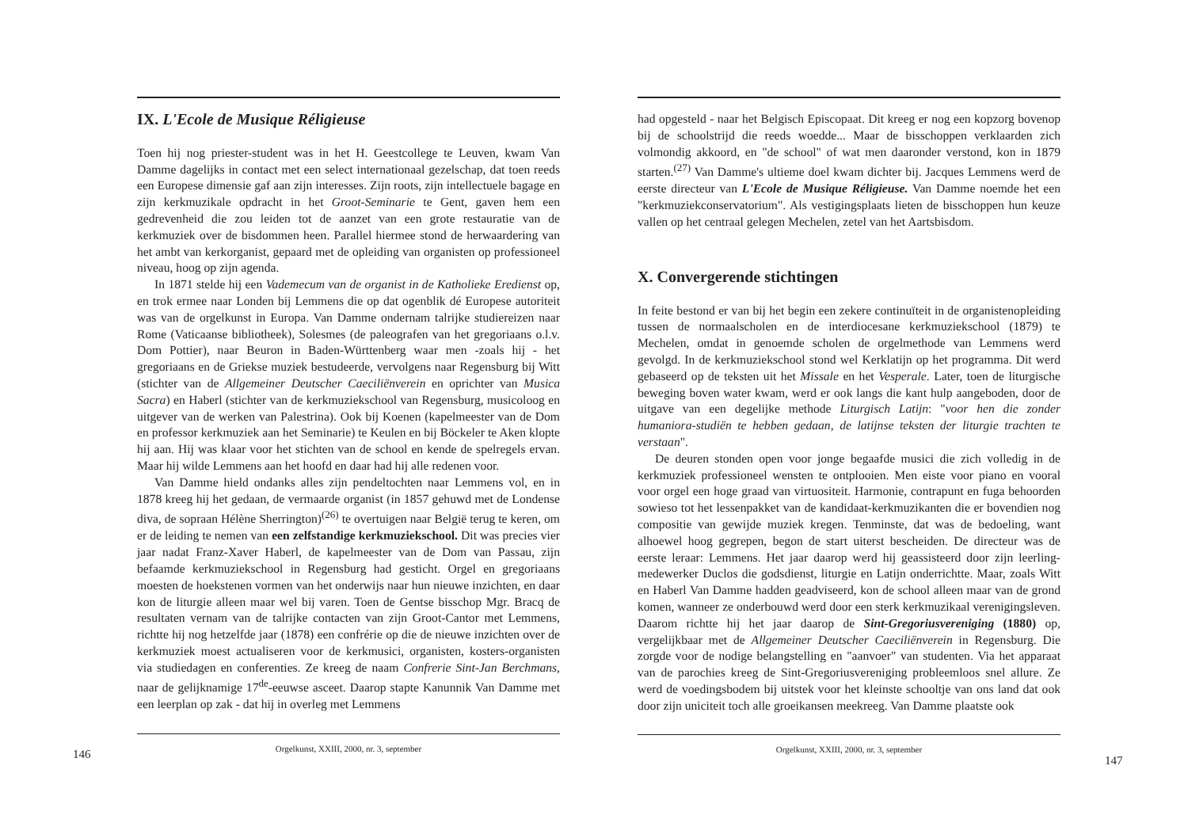IX. L'Ecole de Musique Réligieuse
Toen hij nog priester-student was in het H. Geestcollege te Leuven, kwam Van Damme dagelijks in contact met een select internationaal gezelschap, dat toen reeds een Europese dimensie gaf aan zijn interesses. Zijn roots, zijn intellectuele bagage en zijn kerkmuzikale opdracht in het Groot-Seminarie te Gent, gaven hem een gedrevenheid die zou leiden tot de aanzet van een grote restauratie van de kerkmuziek over de bisdommen heen. Parallel hiermee stond de herwaardering van het ambt van kerkorganist, gepaard met de opleiding van organisten op professioneel niveau, hoog op zijn agenda.
In 1871 stelde hij een Vademecum van de organist in de Katholieke Eredienst op, en trok ermee naar Londen bij Lemmens die op dat ogenblik dé Europese autoriteit was van de orgelkunst in Europa. Van Damme ondernam talrijke studiereizen naar Rome (Vaticaanse bibliotheek), Solesmes (de paleografen van het gregoriaans o.l.v. Dom Pottier), naar Beuron in Baden-Württenberg waar men -zoals hij - het gregoriaans en de Griekse muziek bestudeerde, vervolgens naar Regensburg bij Witt (stichter van de Allgemeiner Deutscher Caeciliënverein en oprichter van Musica Sacra) en Haberl (stichter van de kerkmuziekschool van Regensburg, musicoloog en uitgever van de werken van Palestrina). Ook bij Koenen (kapelmeester van de Dom en professor kerkmuziek aan het Seminarie) te Keulen en bij Böckeler te Aken klopte hij aan. Hij was klaar voor het stichten van de school en kende de spelregels ervan. Maar hij wilde Lemmens aan het hoofd en daar had hij alle redenen voor.
Van Damme hield ondanks alles zijn pendeltochten naar Lemmens vol, en in 1878 kreeg hij het gedaan, de vermaarde organist (in 1857 gehuwd met de Londense diva, de sopraan Hélène Sherrington)<sup>(26)</sup> te overtuigen naar België terug te keren, om er de leiding te nemen van een zelfstandige kerkmuziekschool. Dit was precies vier jaar nadat Franz-Xaver Haberl, de kapelmeester van de Dom van Passau, zijn befaamde kerkmuziekschool in Regensburg had gesticht. Orgel en gregoriaans moesten de hoekstenen vormen van het onderwijs naar hun nieuwe inzichten, en daar kon de liturgie alleen maar wel bij varen. Toen de Gentse bisschop Mgr. Bracq de resultaten vernam van de talrijke contacten van zijn Groot-Cantor met Lemmens, richtte hij nog hetzelfde jaar (1878) een confrérie op die de nieuwe inzichten over de kerkmuziek moest actualiseren voor de kerkmusici, organisten, kosters-organisten via studiedagen en conferenties. Ze kreeg de naam Confrerie Sint-Jan Berchmans, naar de gelijknamige 17<sup>de</sup>-eeuwse asceet. Daarop stapte Kanunnik Van Damme met een leerplan op zak - dat hij in overleg met Lemmens
Orgelkunst, XXIII, 2000, nr. 3, september
146
had opgesteld - naar het Belgisch Episcopaat. Dit kreeg er nog een kopzorg bovenop bij de schoolstrijd die reeds woedde... Maar de bisschoppen verklaarden zich volmondig akkoord, en "de school" of wat men daaronder verstond, kon in 1879 starten.<sup>(27)</sup> Van Damme's ultieme doel kwam dichter bij. Jacques Lemmens werd de eerste directeur van L'Ecole de Musique Réligieuse. Van Damme noemde het een "kerkmuziekconservatorium". Als vestigingsplaats lieten de bisschoppen hun keuze vallen op het centraal gelegen Mechelen, zetel van het Aartsbisdom.
X. Convergerende stichtingen
In feite bestond er van bij het begin een zekere continuïteit in de organistenopleiding tussen de normaalscholen en de interdiocesane kerkmuziekschool (1879) te Mechelen, omdat in genoemde scholen de orgelmethode van Lemmens werd gevolgd. In de kerkmuziekschool stond wel Kerklatijn op het programma. Dit werd gebaseerd op de teksten uit het Missale en het Vesperale. Later, toen de liturgische beweging boven water kwam, werd er ook langs die kant hulp aangeboden, door de uitgave van een degelijke methode Liturgisch Latijn: "voor hen die zonder humaniora-studiën te hebben gedaan, de latijnse teksten der liturgie trachten te verstaan".
De deuren stonden open voor jonge begaafde musici die zich volledig in de kerkmuziek professioneel wensten te ontplooien. Men eiste voor piano en vooral voor orgel een hoge graad van virtuositeit. Harmonie, contrapunt en fuga behoorden sowieso tot het lessenpakket van de kandidaat-kerkmuzikanten die er bovendien nog compositie van gewijde muziek kregen. Tenminste, dat was de bedoeling, want alhoewel hoog gegrepen, begon de start uiterst bescheiden. De directeur was de eerste leraar: Lemmens. Het jaar daarop werd hij geassisteerd door zijn leerling-medewerker Duclos die godsdienst, liturgie en Latijn onderrichtte. Maar, zoals Witt en Haberl Van Damme hadden geadviseerd, kon de school alleen maar van de grond komen, wanneer ze onderbouwd werd door een sterk kerkmuzikaal verenigingsleven. Daarom richtte hij het jaar daarop de Sint-Gregoriusvereniging (1880) op, vergelijkbaar met de Allgemeiner Deutscher Caeciliënverein in Regensburg. Die zorgde voor de nodige belangstelling en "aanvoer" van studenten. Via het apparaat van de parochies kreeg de Sint-Gregoriusvereniging probleemloos snel allure. Ze werd de voedingsbodem bij uitstek voor het kleinste schooltje van ons land dat ook door zijn uniciteit toch alle groeikansen meekreeg. Van Damme plaatste ook
Orgelkunst, XXIII, 2000, nr. 3, september
147